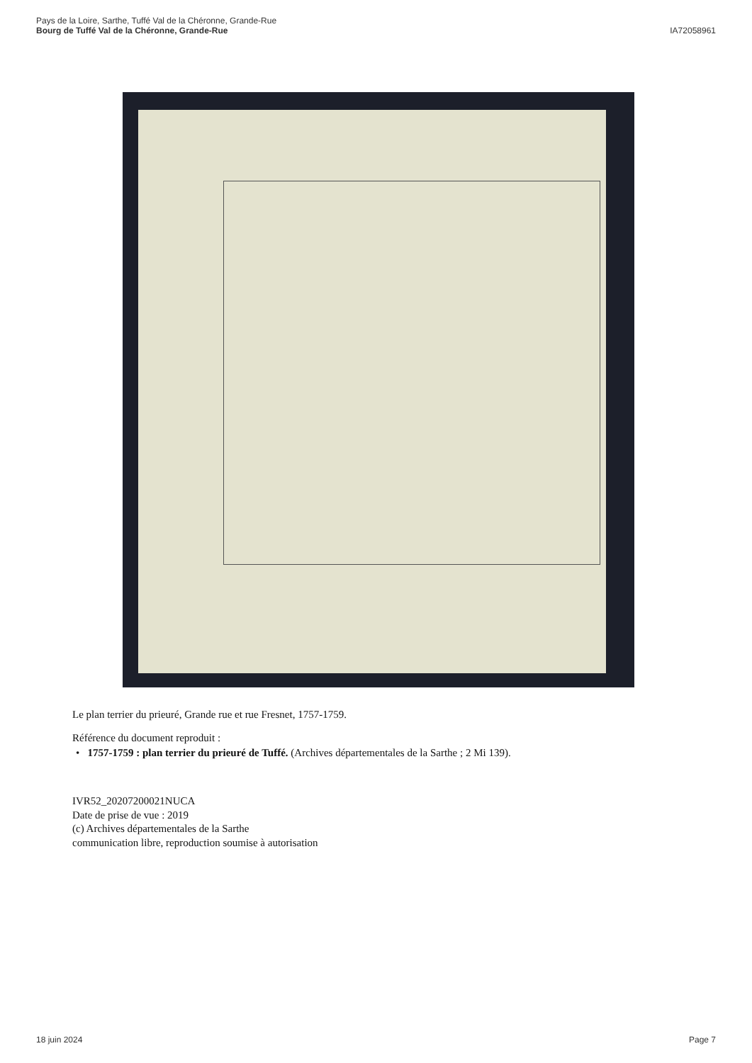Pays de la Loire, Sarthe, Tuffé Val de la Chéronne, Grande-Rue
Bourg de Tuffé Val de la Chéronne, Grande-Rue
IA72058961
Le plan terrier du prieuré, Grande rue et rue Fresnet, 1757-1759.
Référence du document reproduit :
• 1757-1759 : plan terrier du prieuré de Tuffé. (Archives départementales de la Sarthe ; 2 Mi 139).
IVR52_20207200021NUCA
Date de prise de vue : 2019
(c) Archives départementales de la Sarthe
communication libre, reproduction soumise à autorisation
18 juin 2024 Page 7